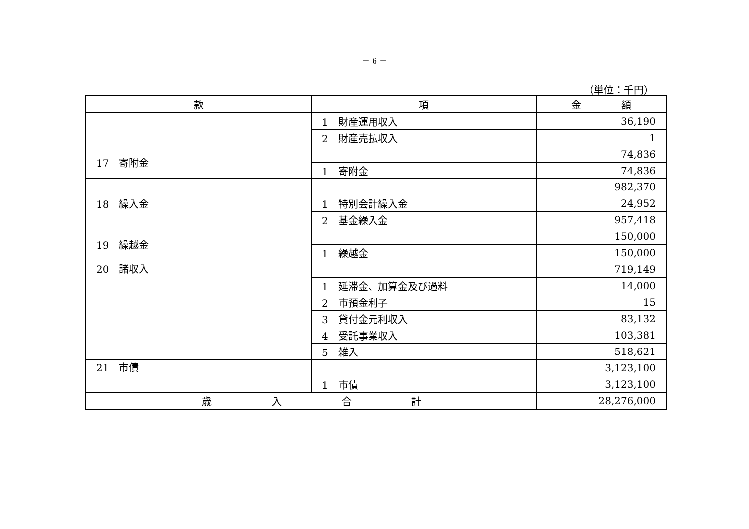－ 6 －
（単位：千円）
| 款 | 項 | 金 額 |
| --- | --- | --- |
| | 1 財産運用収入 | 36,190 |
| | 2 財産売払収入 | 1 |
| 17 寄附金 | | 74,836 |
| | 1 寄附金 | 74,836 |
| 18 繰入金 | | 982,370 |
| | 1 特別会計繰入金 | 24,952 |
| | 2 基金繰入金 | 957,418 |
| 19 繰越金 | | 150,000 |
| | 1 繰越金 | 150,000 |
| 20 諸収入 | | 719,149 |
| | 1 延滞金、加算金及び過料 | 14,000 |
| | 2 市預金利子 | 15 |
| | 3 貸付金元利収入 | 83,132 |
| | 4 受託事業収入 | 103,381 |
| | 5 雑入 | 518,621 |
| 21 市債 | | 3,123,100 |
| | 1 市債 | 3,123,100 |
| 歳 入 合 計 | | 28,276,000 |